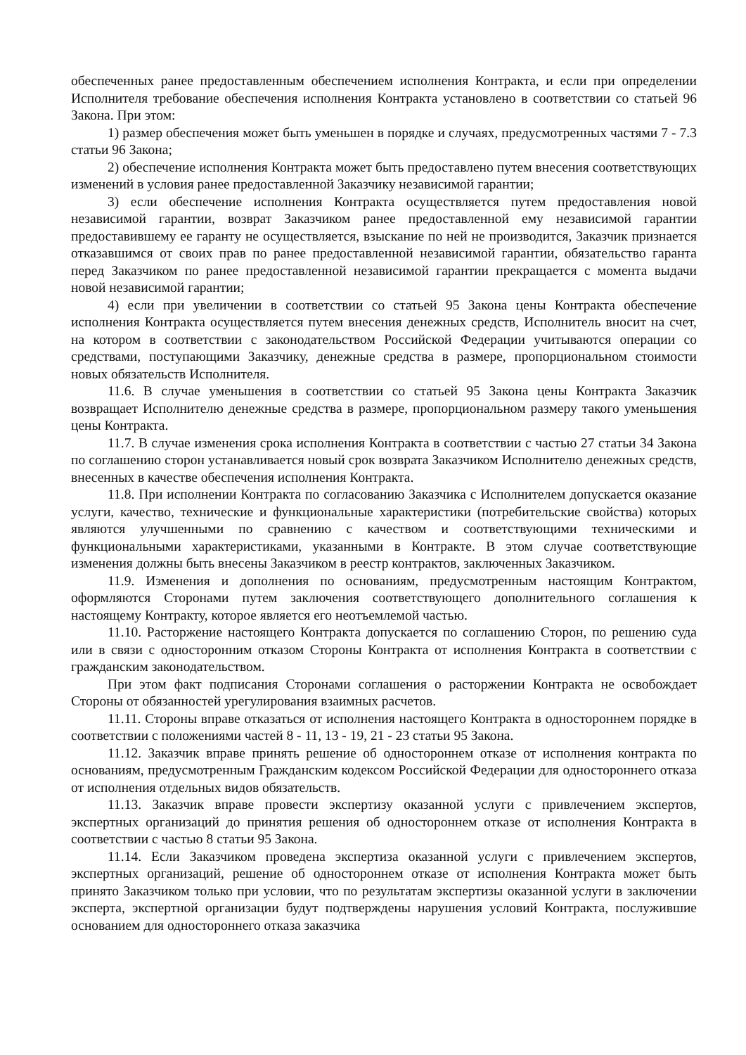обеспеченных ранее предоставленным обеспечением исполнения Контракта, и если при определении Исполнителя требование обеспечения исполнения Контракта установлено в соответствии со статьей 96 Закона. При этом:
1) размер обеспечения может быть уменьшен в порядке и случаях, предусмотренных частями 7 - 7.3 статьи 96 Закона;
2) обеспечение исполнения Контракта может быть предоставлено путем внесения соответствующих изменений в условия ранее предоставленной Заказчику независимой гарантии;
3) если обеспечение исполнения Контракта осуществляется путем предоставления новой независимой гарантии, возврат Заказчиком ранее предоставленной ему независимой гарантии предоставившему ее гаранту не осуществляется, взыскание по ней не производится, Заказчик признается отказавшимся от своих прав по ранее предоставленной независимой гарантии, обязательство гаранта перед Заказчиком по ранее предоставленной независимой гарантии прекращается с момента выдачи новой независимой гарантии;
4) если при увеличении в соответствии со статьей 95 Закона цены Контракта обеспечение исполнения Контракта осуществляется путем внесения денежных средств, Исполнитель вносит на счет, на котором в соответствии с законодательством Российской Федерации учитываются операции со средствами, поступающими Заказчику, денежные средства в размере, пропорциональном стоимости новых обязательств Исполнителя.
11.6. В случае уменьшения в соответствии со статьей 95 Закона цены Контракта Заказчик возвращает Исполнителю денежные средства в размере, пропорциональном размеру такого уменьшения цены Контракта.
11.7. В случае изменения срока исполнения Контракта в соответствии с частью 27 статьи 34 Закона по соглашению сторон устанавливается новый срок возврата Заказчиком Исполнителю денежных средств, внесенных в качестве обеспечения исполнения Контракта.
11.8. При исполнении Контракта по согласованию Заказчика с Исполнителем допускается оказание услуги, качество, технические и функциональные характеристики (потребительские свойства) которых являются улучшенными по сравнению с качеством и соответствующими техническими и функциональными характеристиками, указанными в Контракте. В этом случае соответствующие изменения должны быть внесены Заказчиком в реестр контрактов, заключенных Заказчиком.
11.9. Изменения и дополнения по основаниям, предусмотренным настоящим Контрактом, оформляются Сторонами путем заключения соответствующего дополнительного соглашения к настоящему Контракту, которое является его неотъемлемой частью.
11.10. Расторжение настоящего Контракта допускается по соглашению Сторон, по решению суда или в связи с односторонним отказом Стороны Контракта от исполнения Контракта в соответствии с гражданским законодательством.
При этом факт подписания Сторонами соглашения о расторжении Контракта не освобождает Стороны от обязанностей урегулирования взаимных расчетов.
11.11. Стороны вправе отказаться от исполнения настоящего Контракта в одностороннем порядке в соответствии с положениями частей 8 - 11, 13 - 19, 21 - 23 статьи 95 Закона.
11.12. Заказчик вправе принять решение об одностороннем отказе от исполнения контракта по основаниям, предусмотренным Гражданским кодексом Российской Федерации для одностороннего отказа от исполнения отдельных видов обязательств.
11.13. Заказчик вправе провести экспертизу оказанной услуги с привлечением экспертов, экспертных организаций до принятия решения об одностороннем отказе от исполнения Контракта в соответствии с частью 8 статьи 95 Закона.
11.14. Если Заказчиком проведена экспертиза оказанной услуги с привлечением экспертов, экспертных организаций, решение об одностороннем отказе от исполнения Контракта может быть принято Заказчиком только при условии, что по результатам экспертизы оказанной услуги в заключении эксперта, экспертной организации будут подтверждены нарушения условий Контракта, послужившие основанием для одностороннего отказа заказчика